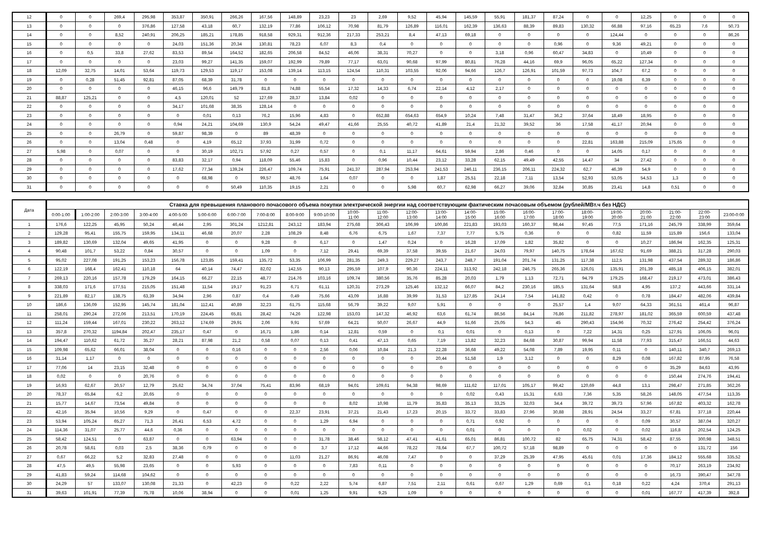| 12 | 0 | 0 | 269,4 | 295,98 | 353,87 | 350,91 | 266,26 | 167,56 | 148,89 | 23,23 | 23 | 2,69 | 9,52 | 45,94 | 145,59 | 55,91 | 181,37 | 87,24 | 0 | 0 | 12,25 | 0 | 0 | 0 |
| 13 | 0 | 0 | 0 | 376,86 | 127,58 | 43,18 | 60,7 | 132,19 | 77,86 | 106,12 | 70,98 | 81,79 | 126,89 | 116,01 | 162,39 | 136,63 | 88,39 | 89,83 | 130,32 | 66,88 | 97,16 | 65,23 | 7,6 | 50,73 |
| 14 | 0 | 0 | 8,52 | 240,91 | 206,25 | 185,21 | 178,85 | 918,58 | 929,31 | 912,36 | 217,33 | 253,21 | 8,4 | 47,13 | 69,18 | 0 | 0 | 0 | 0 | 124,44 | 0 | 0 | 0 | 86,26 |
| 15 | 0 | 0 | 0 | 0 | 24,03 | 151,36 | 20,34 | 130,81 | 78,23 | 6,07 | 8,3 | 0,4 | 0 | 0 | 0 | 0 | 0 | 0,96 | 0 | 9,36 | 49,21 | 0 | 0 | 0 |
| 16 | 0 | 0,5 | 33,8 | 27,62 | 83,53 | 89,54 | 164,52 | 182,65 | 206,58 | 84,52 | 46,06 | 38,31 | 70,27 | 0 | 0 | 3,18 | 0,96 | 60,47 | 34,83 | 0 | 10,49 | 0 | 0 | 0 |
| 17 | 0 | 0 | 0 | 0 | 23,03 | 99,27 | 141,35 | 159,07 | 192,99 | 79,89 | 77,17 | 63,01 | 90,68 | 97,99 | 80,81 | 76,28 | 44,16 | 69,9 | 96,05 | 65,22 | 127,34 | 0 | 0 | 0 |
| 18 | 12,09 | 32,75 | 14,01 | 53,64 | 119,73 | 129,53 | 119,17 | 153,08 | 139,14 | 113,15 | 124,54 | 110,31 | 103,55 | 92,06 | 94,66 | 126,7 | 126,91 | 101,59 | 97,73 | 104,7 | 67,2 | 0 | 0 | 0 |
| 19 | 0 | 0,28 | 51,45 | 92,81 | 87,05 | 68,39 | 31,78 | 0 | 0 | 0 | 0 | 0 | 0 | 0 | 0 | 0 | 0 | 0 | 0 | 19,08 | 6,39 | 0 | 0 | 0 |
| 20 | 0 | 0 | 0 | 0 | 46,15 | 96,6 | 149,79 | 81,8 | 74,88 | 55,54 | 17,32 | 14,33 | 6,74 | 22,14 | 4,12 | 2,17 | 0 | 0 | 0 | 0 | 0 | 0 | 0 | 0 |
| 21 | 88,87 | 125,21 | 0 | 0 | 4,5 | 120,01 | 52 | 127,69 | 28,37 | 13,84 | 0,02 | 0 | 0 | 0 | 0 | 0 | 0 | 0 | 0 | 0 | 0 | 0 | 0 | 0 |
| 22 | 0 | 0 | 0 | 0 | 34,17 | 101,68 | 38,35 | 128,14 | 0 | 0 | 0 | 0 | 0 | 0 | 0 | 0 | 0 | 0 | 0 | 0 | 0 | 0 | 0 | 0 |
| 23 | 0 | 0 | 0 | 0 | 0 | 0,01 | 0,13 | 76,2 | 15,96 | 4,83 | 0 | 652,88 | 654,63 | 654,9 | 10,24 | 7,48 | 31,47 | 36,2 | 37,64 | 18,49 | 18,95 | 0 | 0 | 0 |
| 24 | 0 | 0 | 0 | 0 | 0,94 | 24,21 | 104,69 | 130,9 | 54,24 | 49,47 | 41,66 | 25,55 | 40,72 | 41,89 | 21,4 | 21,32 | 39,52 | 36 | 17,58 | 41,17 | 20,94 | 0 | 0 | 0 |
| 25 | 0 | 0 | 26,79 | 0 | 59,87 | 98,39 | 0 | 89 | 48,39 | 0 | 0 | 0 | 0 | 0 | 0 | 0 | 0 | 0 | 0 | 0 | 0 | 0 | 0 | 0 |
| 26 | 0 | 0 | 13,04 | 0,48 | 0 | 4,19 | 65,12 | 37,93 | 31,99 | 0,72 | 0 | 0 | 0 | 0 | 0 | 0 | 0 | 0 | 22,81 | 163,88 | 215,09 | 175,65 | 0 | 0 |
| 27 | 5,98 | 0 | 0,07 | 0 | 0 | 30,19 | 102,71 | 57,92 | 0,27 | 0,57 | 0 | 0,1 | 11,17 | 64,61 | 59,94 | 2,86 | 0,46 | 0 | 0 | 14,05 | 0,17 | 0 | 0 | 0 |
| 28 | 0 | 0 | 0 | 0 | 83,83 | 32,17 | 0,94 | 118,09 | 55,46 | 15,83 | 0 | 0,96 | 10,44 | 23,12 | 33,28 | 62,15 | 49,49 | 42,55 | 14,47 | 34 | 27,42 | 0 | 0 | 0 |
| 29 | 0 | 0 | 0 | 0 | 17,62 | 77,34 | 139,24 | 226,47 | 109,74 | 75,91 | 241,37 | 287,94 | 253,94 | 241,53 | 246,11 | 236,15 | 206,11 | 224,32 | 62,7 | 46,39 | 54,9 | 0 | 0 | 0 |
| 30 | 0 | 0 | 0 | 0 | 0 | 68,98 | 0 | 99,57 | 48,76 | 1,64 | 0,07 | 0 | 0 | 1,87 | 25,51 | 22,18 | 7,11 | 13,54 | 52,93 | 53,05 | 54,53 | 1,3 | 0 | 0 |
| 31 | 0 | 0 | 0 | 0 | 0 | 0 | 50,49 | 110,35 | 19,15 | 2,21 | 0 | 0 | 5,98 | 60,7 | 62,98 | 66,27 | 39,06 | 32,84 | 30,85 | 23,41 | 14,8 | 0,51 | 0 | 0 |
| Дата | Ставка для превышения планового почасового объема покупки электрической энергии над соответствующим фактическим почасовым объемом (рублей/МВт.ч без НДС) | | | | | | | | | | | | | | | | | | | | | | | |
| --- | --- | --- | --- | --- | --- | --- | --- | --- | --- | --- | --- | --- | --- | --- | --- | --- | --- | --- | --- | --- | --- | --- | --- | --- |
| | 0:00-1:00 | 1:00-2:00 | 2:00-3:00 | 3:00-4:00 | 4:00-5:00 | 5:00-6:00 | 6:00-7:00 | 7:00-8:00 | 8:00-9:00 | 9:00-10:00 | 10:00- 11:00 | 11:00- 12:00 | 12:00- 13:00 | 13:00- 14:00 | 14:00- 15:00 | 15:00- 16:00 | 16:00- 17:00 | 17:00- 18:00 | 18:00- 19:00 | 19:00- 20:00 | 20:00- 21:00 | 21:00- 22:00 | 22:00- 23:00 | 23:00-0:00 |
| 1 | 176,6 | 122,25 | 45,95 | 50,24 | 46,44 | 2,95 | 301,24 | 1212,81 | 243,12 | 183,94 | 275,68 | 306,43 | 106,99 | 100,86 | 221,83 | 193,03 | 160,37 | 98,44 | 97,45 | 77,5 | 171,16 | 245,79 | 338,99 | 359,64 |
| 2 | 129,28 | 95,41 | 155,75 | 159,95 | 134,11 | 46,68 | 20,07 | 2,28 | 108,29 | 8,48 | 6,76 | 6,75 | 1,67 | 7,37 | 7,77 | 5,75 | 0,36 | 0 | 0 | 0,82 | 11,59 | 115,89 | 156,6 | 133,04 |
| 3 | 189,82 | 130,69 | 132,04 | 49,65 | 41,95 | 0 | 0 | 9,28 | 0 | 6,17 | 0 | 1,47 | 0,24 | 0 | 16,28 | 17,09 | 1,82 | 35,82 | 0 | 0 | 10,27 | 186,94 | 162,35 | 125,31 |
| 4 | 90,48 | 101,7 | 53,22 | 0,84 | 30,57 | 0 | 0 | 1,09 | 0 | 7,12 | 29,41 | 69,39 | 37,58 | 39,55 | 21,67 | 24,03 | 79,97 | 140,75 | 178,64 | 167,62 | 91,69 | 388,21 | 317,28 | 290,03 |
| 5 | 95,02 | 227,08 | 191,25 | 153,23 | 156,78 | 123,85 | 159,41 | 135,72 | 53,35 | 106,99 | 281,35 | 249,3 | 229,27 | 243,7 | 248,7 | 191,04 | 201,74 | 131,25 | 117,38 | 112,5 | 131,98 | 437,54 | 289,32 | 186,86 |
| 6 | 122,19 | 168,4 | 162,41 | 110,18 | 64 | 40,14 | 74,47 | 82,02 | 142,55 | 90,13 | 295,59 | 107,9 | 90,36 | 224,11 | 313,92 | 242,18 | 246,75 | 265,36 | 126,01 | 135,91 | 201,39 | 485,18 | 406,15 | 382,01 |
| 7 | 269,13 | 220,16 | 157,78 | 179,29 | 164,15 | 66,27 | 22,15 | 48,77 | 214,76 | 103,16 | 109,74 | 380,56 | 35,76 | 85,28 | 20,03 | 1,79 | 1,13 | 72,71 | 94,79 | 179,25 | 168,47 | 219,17 | 473,01 | 386,43 |
| 8 | 338,03 | 171,6 | 177,51 | 215,05 | 151,48 | 11,54 | 19,17 | 91,23 | 6,71 | 61,11 | 120,31 | 273,29 | 125,46 | 132,12 | 66,07 | 84,2 | 230,16 | 185,5 | 131,64 | 58,8 | 4,95 | 137,2 | 443,66 | 331,14 |
| 9 | 221,89 | 82,17 | 138,75 | 63,39 | 34,94 | 2,96 | 0,87 | 0,4 | 0,49 | 75,66 | 43,09 | 16,88 | 39,99 | 31,53 | 127,85 | 24,14 | 7,54 | 141,82 | 0,42 | 0 | 0,78 | 184,47 | 482,06 | 439,84 |
| 10 | 186,6 | 136,09 | 152,95 | 145,74 | 181,04 | 112,41 | 40,89 | 32,23 | 61,75 | 115,68 | 56,79 | 39,22 | 9,07 | 5,91 | 0 | 0 | 0 | 25,57 | 1,4 | 9,07 | 64,33 | 361,51 | 461,4 | 96,87 |
| 11 | 258,01 | 290,24 | 272,06 | 213,51 | 170,19 | 224,45 | 65,81 | 28,42 | 74,26 | 122,98 | 153,03 | 147,32 | 46,92 | 63,6 | 61,74 | 86,56 | 84,14 | 76,86 | 211,82 | 278,97 | 181,02 | 365,59 | 600,59 | 437,48 |
| 12 | 111,24 | 159,44 | 167,01 | 230,22 | 263,12 | 174,69 | 29,91 | 2,06 | 9,91 | 57,69 | 64,21 | 50,07 | 26,67 | 44,9 | 51,66 | 25,05 | 54,3 | 45 | 290,43 | 154,96 | 70,32 | 276,42 | 254,42 | 376,24 |
| 13 | 357,8 | 270,32 | 1194,84 | 202,47 | 235,17 | 0,47 | 0 | 16,71 | 1,86 | 0,14 | 12,81 | 0,59 | 0 | 0,1 | 0,01 | 0 | 0,13 | 0 | 7,22 | 14,31 | 0,25 | 127,91 | 106,05 | 96,01 |
| 14 | 194,47 | 110,62 | 61,72 | 35,27 | 28,21 | 87,98 | 21,2 | 0,58 | 0,07 | 0,13 | 0,41 | 47,13 | 0,65 | 7,19 | 13,82 | 32,23 | 84,68 | 30,87 | 99,94 | 11,58 | 77,93 | 315,47 | 166,51 | 44,63 |
| 15 | 109,98 | 65,62 | 66,01 | 38,04 | 0 | 0 | 0,16 | 0 | 0 | 2,56 | 0,06 | 10,84 | 21,3 | 22,28 | 36,68 | 49,22 | 54,08 | 7,89 | 19,95 | 0,11 | 0 | 140,11 | 340,7 | 269,13 |
| 16 | 31,14 | 1,17 | 0 | 0 | 0 | 0 | 0 | 0 | 0 | 0 | 0 | 0 | 0 | 20,44 | 51,58 | 1,9 | 3,12 | 0 | 0 | 8,29 | 0,08 | 167,82 | 87,95 | 76,58 |
| 17 | 77,06 | 14 | 23,15 | 32,48 | 0 | 0 | 0 | 0 | 0 | 0 | 0 | 0 | 0 | 0 | 0 | 0 | 0 | 0 | 0 | 0 | 0 | 35,29 | 84,63 | 43,95 |
| 18 | 0,02 | 0 | 0 | 20,76 | 0 | 0 | 0 | 0 | 0 | 0 | 0 | 0 | 0 | 0 | 0 | 0 | 0 | 0 | 0 | 0 | 0 | 150,44 | 274,76 | 194,41 |
| 19 | 16,93 | 62,67 | 20,57 | 12,79 | 25,62 | 34,74 | 37,04 | 75,41 | 83,96 | 68,19 | 94,01 | 109,61 | 94,38 | 98,69 | 111,62 | 117,01 | 105,17 | 99,42 | 120,69 | 44,8 | 13,1 | 298,47 | 271,85 | 362,26 |
| 20 | 78,37 | 65,84 | 6,2 | 20,65 | 0 | 0 | 0 | 0 | 0 | 0 | 0 | 0 | 0 | 0 | 0,02 | 0,43 | 15,31 | 6,63 | 7,36 | 5,35 | 58,26 | 148,05 | 477,54 | 113,35 |
| 21 | 15,77 | 14,67 | 73,54 | 49,84 | 0 | 0 | 0 | 0 | 0 | 0 | 8,02 | 10,98 | 11,79 | 35,83 | 35,13 | 33,25 | 32,03 | 34,4 | 39,72 | 39,73 | 57,96 | 167,82 | 403,32 | 162,78 |
| 22 | 42,16 | 35,94 | 10,56 | 9,29 | 0 | 0,47 | 0 | 0 | 22,37 | 23,91 | 37,21 | 21,43 | 17,23 | 20,15 | 33,72 | 33,83 | 27,96 | 30,88 | 28,91 | 24,54 | 33,27 | 67,81 | 377,18 | 220,44 |
| 23 | 53,94 | 105,24 | 65,27 | 71,3 | 26,41 | 6,53 | 4,72 | 0 | 0 | 1,29 | 6,94 | 0 | 0 | 0 | 0,71 | 0,92 | 0 | 0 | 0 | 0 | 0,09 | 30,57 | 387,04 | 320,27 |
| 24 | 114,36 | 31,07 | 25,77 | 44,6 | 0,36 | 0 | 0 | 0 | 0 | 0 | 0 | 0 | 0 | 0 | 0,01 | 0 | 0 | 0 | 0,02 | 0 | 0,02 | 116,8 | 202,54 | 124,25 |
| 25 | 58,42 | 124,51 | 0 | 63,87 | 0 | 0 | 63,94 | 0 | 0 | 31,78 | 38,46 | 58,12 | 47,41 | 41,61 | 65,01 | 86,81 | 100,72 | 82 | 65,75 | 74,31 | 58,42 | 87,55 | 300,98 | 348,51 |
| 26 | 20,78 | 58,61 | 0,03 | 2,5 | 38,36 | 0,79 | 0 | 0 | 0 | 3,7 | 17,12 | 44,66 | 78,22 | 78,64 | 67,7 | 100,72 | 57,18 | 98,89 | 0 | 0 | 0 | 0 | 131,72 | 156 |
| 27 | 0,67 | 66,22 | 5,2 | 32,83 | 27,48 | 0 | 0 | 0 | 11,03 | 21,27 | 86,91 | 46,08 | 7,47 | 0 | 0 | 37,29 | 25,39 | 47,95 | 45,61 | 0,01 | 17,36 | 184,12 | 555,68 | 335,52 |
| 28 | 47,5 | 49,5 | 55,98 | 23,65 | 0 | 0 | 5,93 | 0 | 0 | 0 | 7,83 | 0,11 | 0 | 0 | 0 | 0 | 0 | 0 | 0 | 0 | 0 | 70,17 | 263,19 | 234,92 |
| 29 | 41,83 | 59,24 | 114,68 | 104,62 | 0 | 0 | 0 | 0 | 0 | 0 | 0 | 0 | 0 | 0 | 0 | 0 | 0 | 0 | 0 | 0 | 0 | 16,73 | 390,47 | 347,78 |
| 30 | 24,29 | 57 | 133,07 | 130,08 | 21,33 | 0 | 42,23 | 0 | 0,22 | 2,22 | 5,74 | 6,87 | 7,51 | 2,11 | 0,61 | 0,67 | 1,29 | 0,69 | 0,1 | 0,18 | 0,22 | 4,24 | 370,4 | 291,13 |
| 31 | 39,63 | 101,91 | 77,39 | 75,78 | 10,06 | 38,94 | 0 | 0 | 0,01 | 1,25 | 9,91 | 9,25 | 1,09 | 0 | 0 | 0 | 0 | 0 | 0 | 0 | 0,01 | 167,77 | 417,39 | 392,8 |